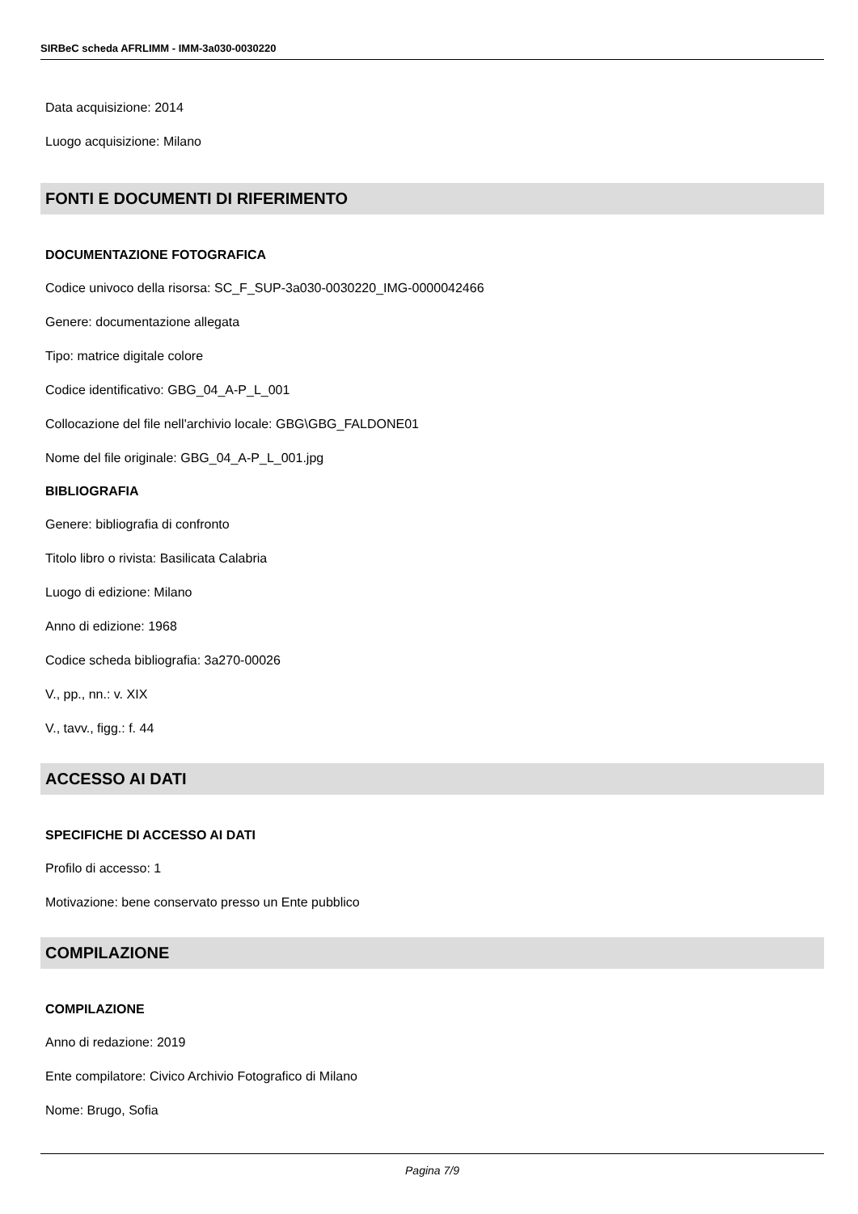SIRBeC scheda AFRLIMM - IMM-3a030-0030220
Data acquisizione: 2014
Luogo acquisizione: Milano
FONTI E DOCUMENTI DI RIFERIMENTO
DOCUMENTAZIONE FOTOGRAFICA
Codice univoco della risorsa: SC_F_SUP-3a030-0030220_IMG-0000042466
Genere: documentazione allegata
Tipo: matrice digitale colore
Codice identificativo: GBG_04_A-P_L_001
Collocazione del file nell'archivio locale: GBG\GBG_FALDONE01
Nome del file originale: GBG_04_A-P_L_001.jpg
BIBLIOGRAFIA
Genere: bibliografia di confronto
Titolo libro o rivista: Basilicata Calabria
Luogo di edizione: Milano
Anno di edizione: 1968
Codice scheda bibliografia: 3a270-00026
V., pp., nn.: v. XIX
V., tavv., figg.: f. 44
ACCESSO AI DATI
SPECIFICHE DI ACCESSO AI DATI
Profilo di accesso: 1
Motivazione: bene conservato presso un Ente pubblico
COMPILAZIONE
COMPILAZIONE
Anno di redazione: 2019
Ente compilatore: Civico Archivio Fotografico di Milano
Nome: Brugo, Sofia
Pagina 7/9